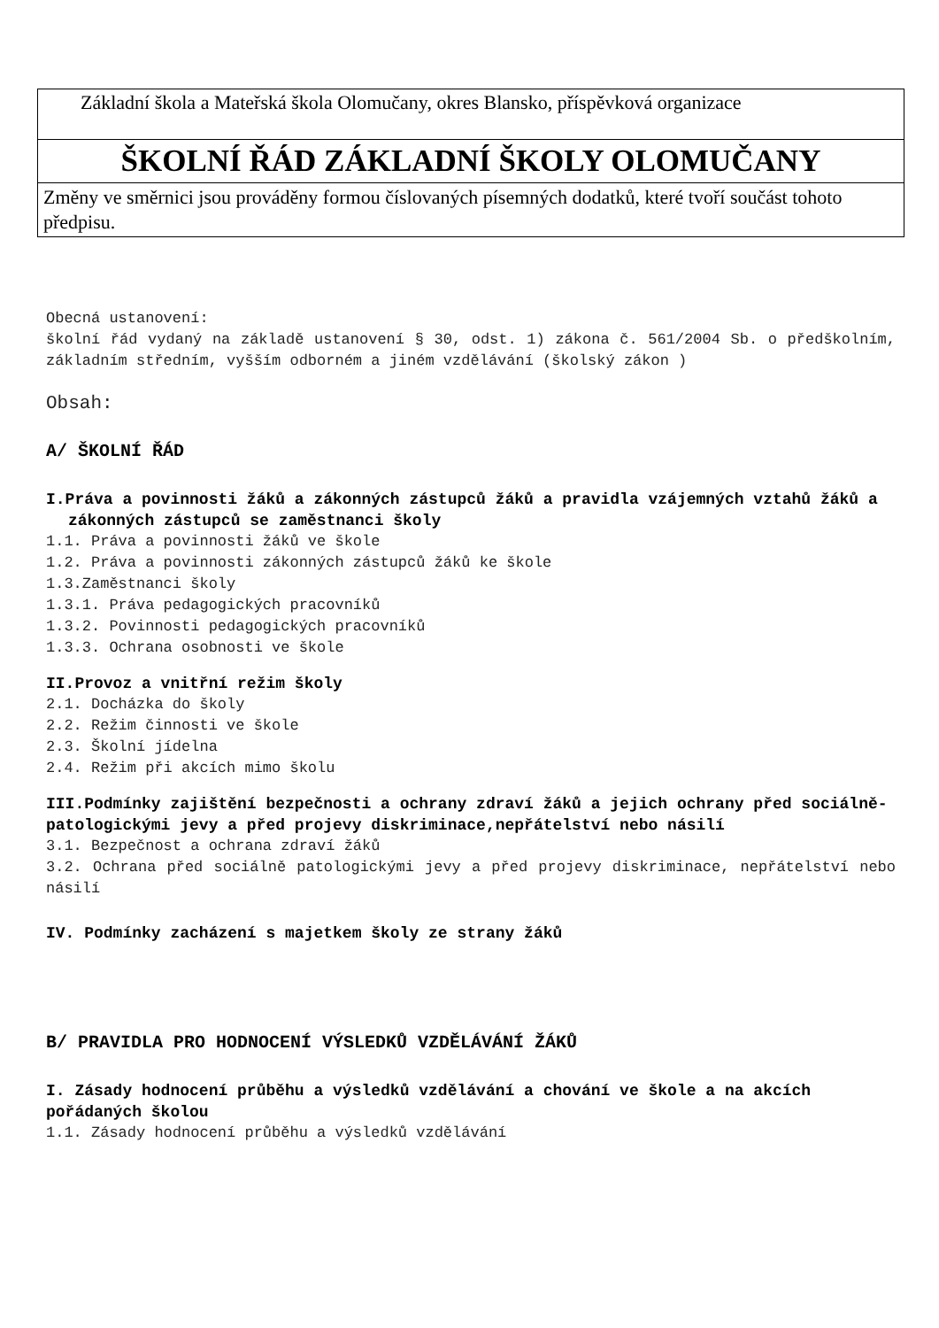| Základní škola a Mateřská škola Olomučany, okres Blansko, příspěvková organizace |
| ŠKOLNÍ ŘÁD ZÁKLADNÍ ŠKOLY OLOMUČANY |
| Změny ve směrnici jsou prováděny formou číslovaných písemných dodatků, které tvoří součást tohoto předpisu. |
Obecná ustanovení:
školní řád vydaný na základě ustanovení § 30, odst. 1) zákona č. 561/2004 Sb. o předškolním, základním středním, vyšším odborném a jiném vzdělávání (školský zákon )
Obsah:
A/ ŠKOLNÍ ŘÁD
I.Práva a povinnosti žáků a zákonných zástupců žáků a pravidla vzájemných vztahů žáků a zákonných zástupců se zaměstnanci školy
1.1. Práva a povinnosti žáků ve škole
1.2. Práva a povinnosti zákonných zástupců žáků ke škole
1.3.Zaměstnanci školy
1.3.1. Práva pedagogických pracovníků
1.3.2. Povinnosti pedagogických pracovníků
1.3.3. Ochrana osobnosti ve škole
II.Provoz a vnitřní režim školy
2.1. Docházka do školy
2.2. Režim činnosti ve škole
2.3. Školní jídelna
2.4. Režim při akcích mimo školu
III.Podmínky zajištění bezpečnosti a ochrany zdraví žáků a jejich ochrany před sociálně-patologickými jevy a před projevy diskriminace,nepřátelství nebo násilí
3.1. Bezpečnost a ochrana zdraví žáků
3.2. Ochrana před sociálně patologickými jevy a před projevy diskriminace, nepřátelství nebo násilí
IV. Podmínky zacházení s majetkem školy ze strany žáků
B/ PRAVIDLA PRO HODNOCENÍ VÝSLEDKŮ VZDĚLÁVÁNÍ ŽÁKŮ
I. Zásady hodnocení průběhu a výsledků vzdělávání a chování ve škole a na akcích pořádaných školou
1.1. Zásady hodnocení průběhu a výsledků vzdělávání